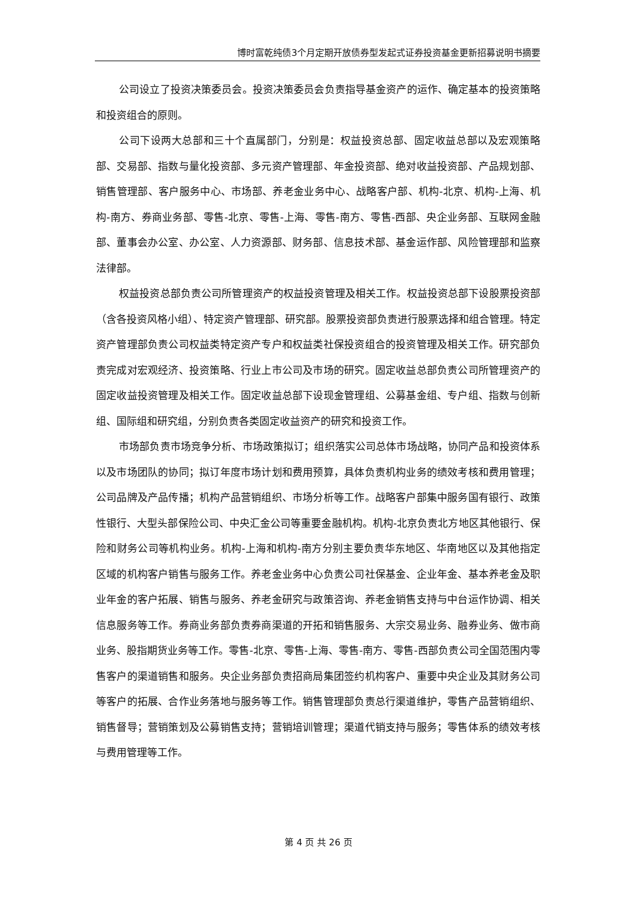博时富乾纯债3个月定期开放债券型发起式证券投资基金更新招募说明书摘要
公司设立了投资决策委员会。投资决策委员会负责指导基金资产的运作、确定基本的投资策略和投资组合的原则。
公司下设两大总部和三十个直属部门，分别是：权益投资总部、固定收益总部以及宏观策略部、交易部、指数与量化投资部、多元资产管理部、年金投资部、绝对收益投资部、产品规划部、销售管理部、客户服务中心、市场部、养老金业务中心、战略客户部、机构-北京、机构-上海、机构-南方、券商业务部、零售-北京、零售-上海、零售-南方、零售-西部、央企业务部、互联网金融部、董事会办公室、办公室、人力资源部、财务部、信息技术部、基金运作部、风险管理部和监察法律部。
权益投资总部负责公司所管理资产的权益投资管理及相关工作。权益投资总部下设股票投资部（含各投资风格小组）、特定资产管理部、研究部。股票投资部负责进行股票选择和组合管理。特定资产管理部负责公司权益类特定资产专户和权益类社保投资组合的投资管理及相关工作。研究部负责完成对宏观经济、投资策略、行业上市公司及市场的研究。固定收益总部负责公司所管理资产的固定收益投资管理及相关工作。固定收益总部下设现金管理组、公募基金组、专户组、指数与创新组、国际组和研究组，分别负责各类固定收益资产的研究和投资工作。
市场部负责市场竞争分析、市场政策拟订；组织落实公司总体市场战略，协同产品和投资体系以及市场团队的协同；拟订年度市场计划和费用预算，具体负责机构业务的绩效考核和费用管理；公司品牌及产品传播；机构产品营销组织、市场分析等工作。战略客户部集中服务国有银行、政策性银行、大型头部保险公司、中央汇金公司等重要金融机构。机构-北京负责北方地区其他银行、保险和财务公司等机构业务。机构-上海和机构-南方分别主要负责华东地区、华南地区以及其他指定区域的机构客户销售与服务工作。养老金业务中心负责公司社保基金、企业年金、基本养老金及职业年金的客户拓展、销售与服务、养老金研究与政策咨询、养老金销售支持与中台运作协调、相关信息服务等工作。券商业务部负责券商渠道的开拓和销售服务、大宗交易业务、融券业务、做市商业务、股指期货业务等工作。零售-北京、零售-上海、零售-南方、零售-西部负责公司全国范围内零售客户的渠道销售和服务。央企业务部负责招商局集团签约机构客户、重要中央企业及其财务公司等客户的拓展、合作业务落地与服务等工作。销售管理部负责总行渠道维护，零售产品营销组织、销售督导；营销策划及公募销售支持；营销培训管理；渠道代销支持与服务；零售体系的绩效考核与费用管理等工作。
第 4 页 共 26 页